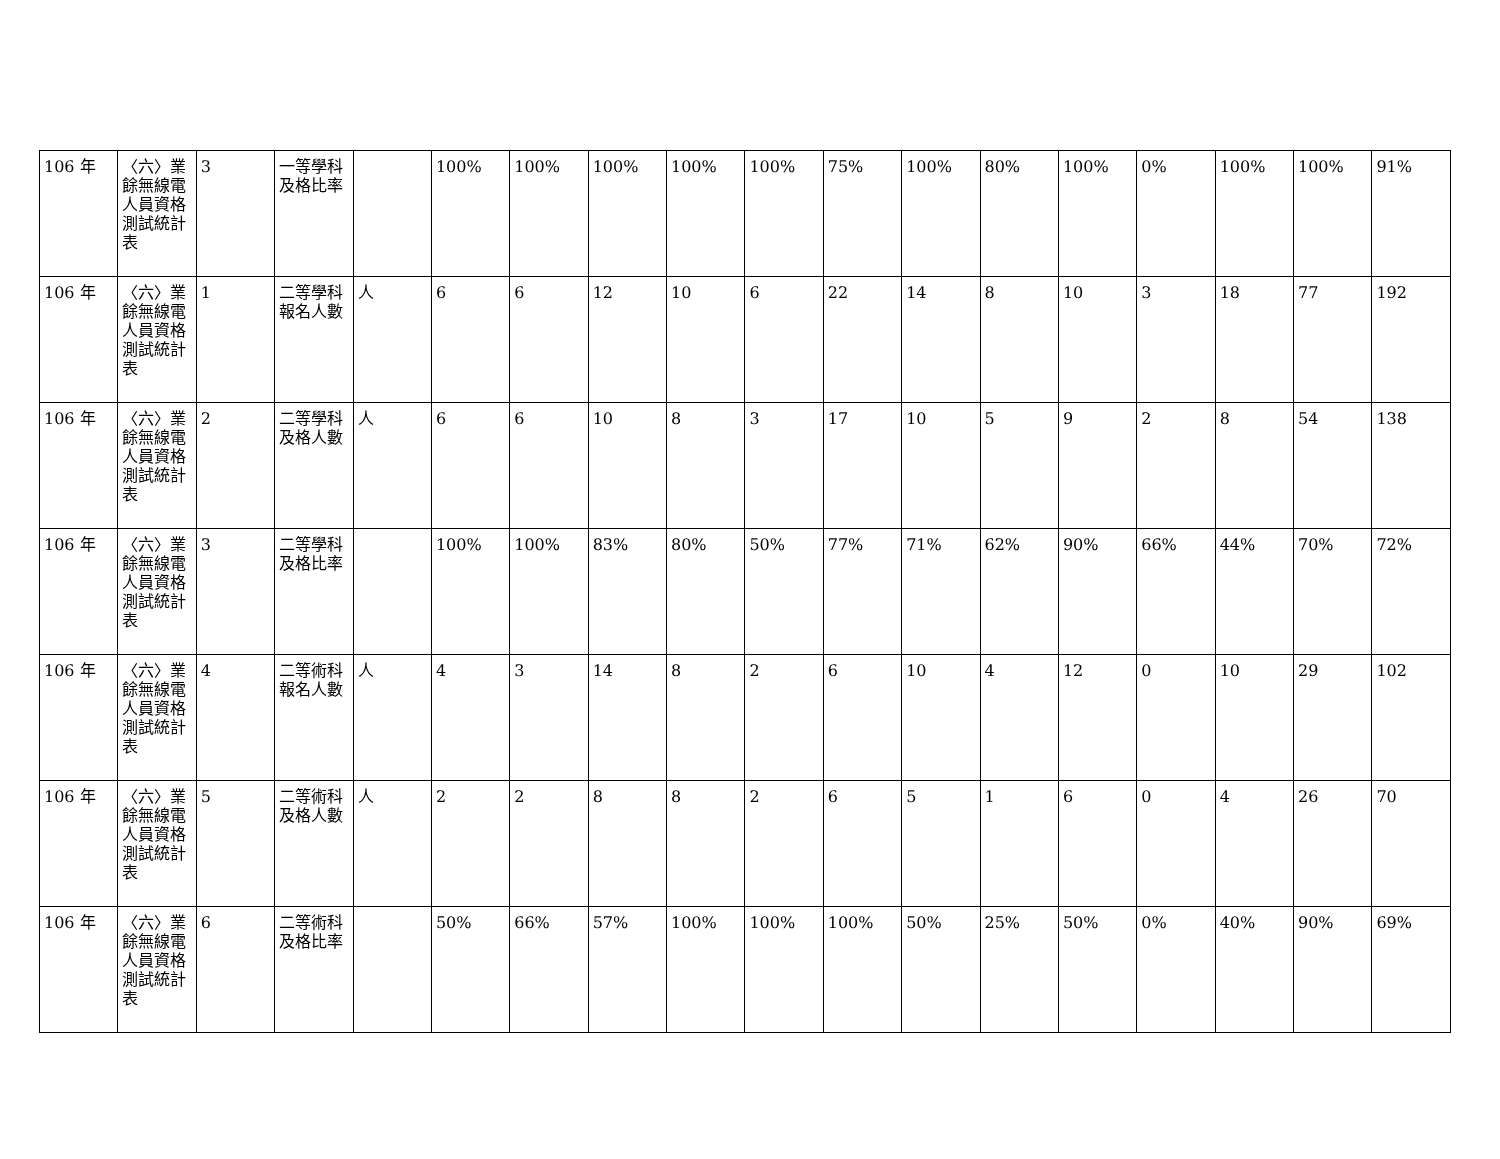| 106 年 | 〈六〉業餘無線電人員資格測試統計表 | 3 | 一等學科及格比率 | | 100% | 100% | 100% | 100% | 100% | 75% | 100% | 80% | 100% | 0% | 100% | 100% | 91% |
| 106 年 | 〈六〉業餘無線電人員資格測試統計表 | 1 | 二等學科報名人數 | 人 | 6 | 6 | 12 | 10 | 6 | 22 | 14 | 8 | 10 | 3 | 18 | 77 | 192 |
| 106 年 | 〈六〉業餘無線電人員資格測試統計表 | 2 | 二等學科及格人數 | 人 | 6 | 6 | 10 | 8 | 3 | 17 | 10 | 5 | 9 | 2 | 8 | 54 | 138 |
| 106 年 | 〈六〉業餘無線電人員資格測試統計表 | 3 | 二等學科及格比率 | | 100% | 100% | 83% | 80% | 50% | 77% | 71% | 62% | 90% | 66% | 44% | 70% | 72% |
| 106 年 | 〈六〉業餘無線電人員資格測試統計表 | 4 | 二等術科報名人數 | 人 | 4 | 3 | 14 | 8 | 2 | 6 | 10 | 4 | 12 | 0 | 10 | 29 | 102 |
| 106 年 | 〈六〉業餘無線電人員資格測試統計表 | 5 | 二等術科及格人數 | 人 | 2 | 2 | 8 | 8 | 2 | 6 | 5 | 1 | 6 | 0 | 4 | 26 | 70 |
| 106 年 | 〈六〉業餘無線電人員資格測試統計表 | 6 | 二等術科及格比率 | | 50% | 66% | 57% | 100% | 100% | 100% | 50% | 25% | 50% | 0% | 40% | 90% | 69% |